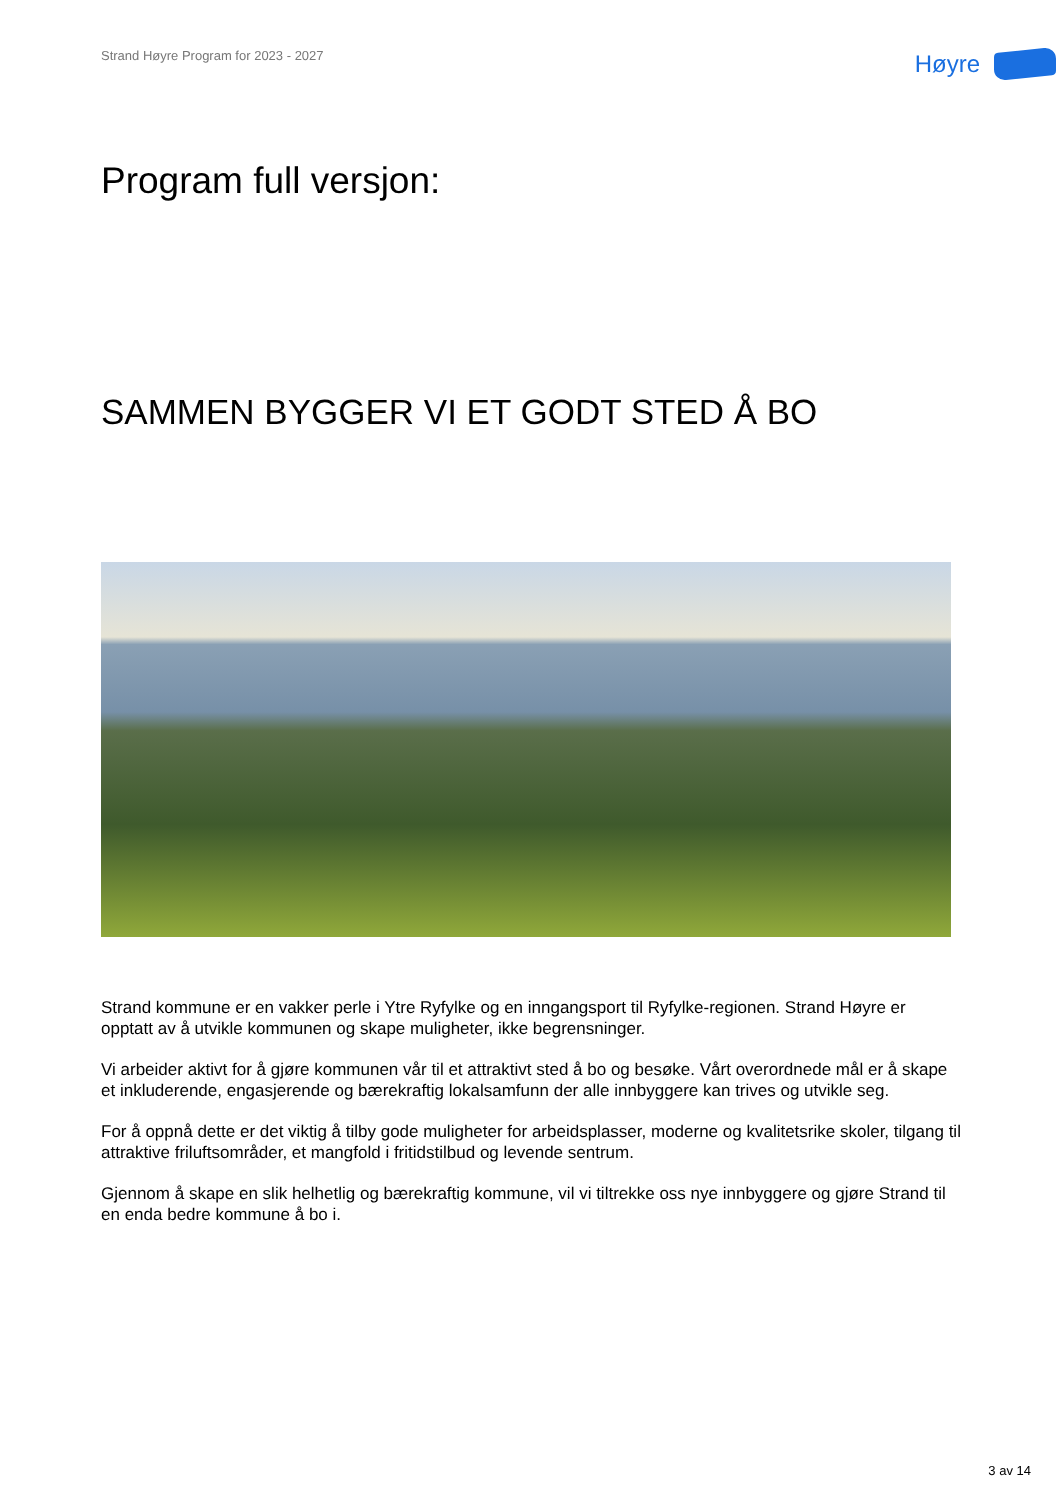Strand Høyre Program for 2023 - 2027
Høyre
Program full versjon:
SAMMEN BYGGER VI ET GODT STED Å BO
Strand kommune er en vakker perle i Ytre Ryfylke og en inngangsport til Ryfylke-regionen. Strand Høyre er opptatt av å utvikle kommunen og skape muligheter, ikke begrensninger.
Vi arbeider aktivt for å gjøre kommunen vår til et attraktivt sted å bo og besøke. Vårt overordnede mål er å skape et inkluderende, engasjerende og bærekraftig lokalsamfunn der alle innbyggere kan trives og utvikle seg.
For å oppnå dette er det viktig å tilby gode muligheter for arbeidsplasser, moderne og kvalitetsrike skoler, tilgang til attraktive friluftsområder, et mangfold i fritidstilbud og levende sentrum.
Gjennom å skape en slik helhetlig og bærekraftig kommune, vil vi tiltrekke oss nye innbyggere og gjøre Strand til en enda bedre kommune å bo i.
3 av 14